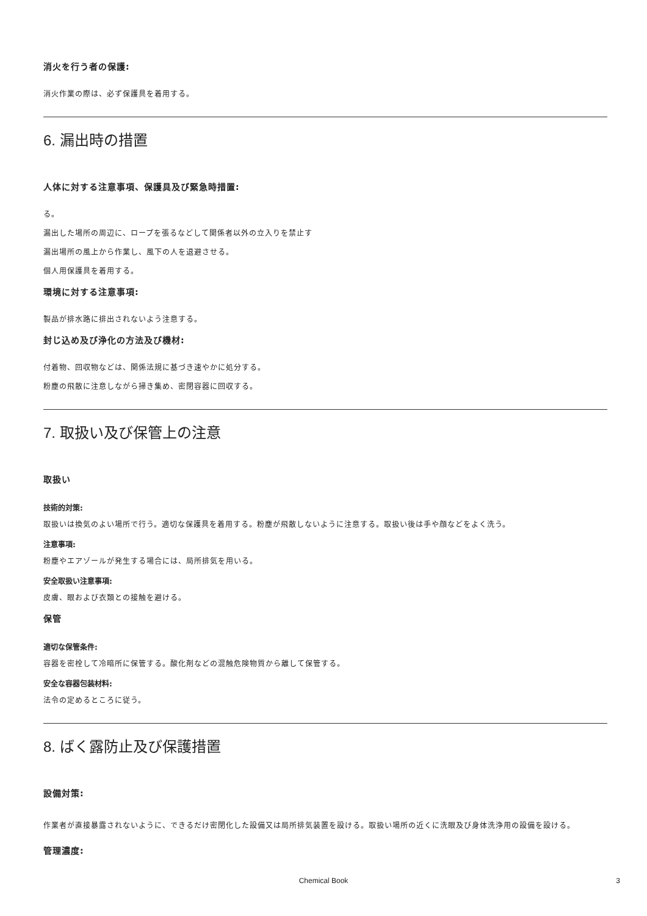消火を行う者の保護:
消火作業の際は、必ず保護具を着用する。
6. 漏出時の措置
人体に対する注意事項、保護具及び緊急時措置:
る。
漏出した場所の周辺に、ロープを張るなどして関係者以外の立入りを禁止す
漏出場所の風上から作業し、風下の人を退避させる。
個人用保護具を着用する。
環境に対する注意事項:
製品が排水路に排出されないよう注意する。
封じ込め及び浄化の方法及び機材:
付着物、回収物などは、関係法規に基づき速やかに処分する。
粉塵の飛散に注意しながら掃き集め、密閉容器に回収する。
7. 取扱い及び保管上の注意
取扱い
技術的対策:
取扱いは換気のよい場所で行う。適切な保護具を着用する。粉塵が飛散しないように注意する。取扱い後は手や顔などをよく洗う。
注意事項:
粉塵やエアゾールが発生する場合には、局所排気を用いる。
安全取扱い注意事項:
皮膚、眼および衣類との接触を避ける。
保管
適切な保管条件:
容器を密栓して冷暗所に保管する。酸化剤などの混触危険物質から離して保管する。
安全な容器包装材料:
法令の定めるところに従う。
8. ばく露防止及び保護措置
設備対策:
作業者が直接暴露されないように、できるだけ密閉化した設備又は局所排気装置を設ける。取扱い場所の近くに洗眼及び身体洗浄用の設備を設ける。
管理濃度:
Chemical Book 3